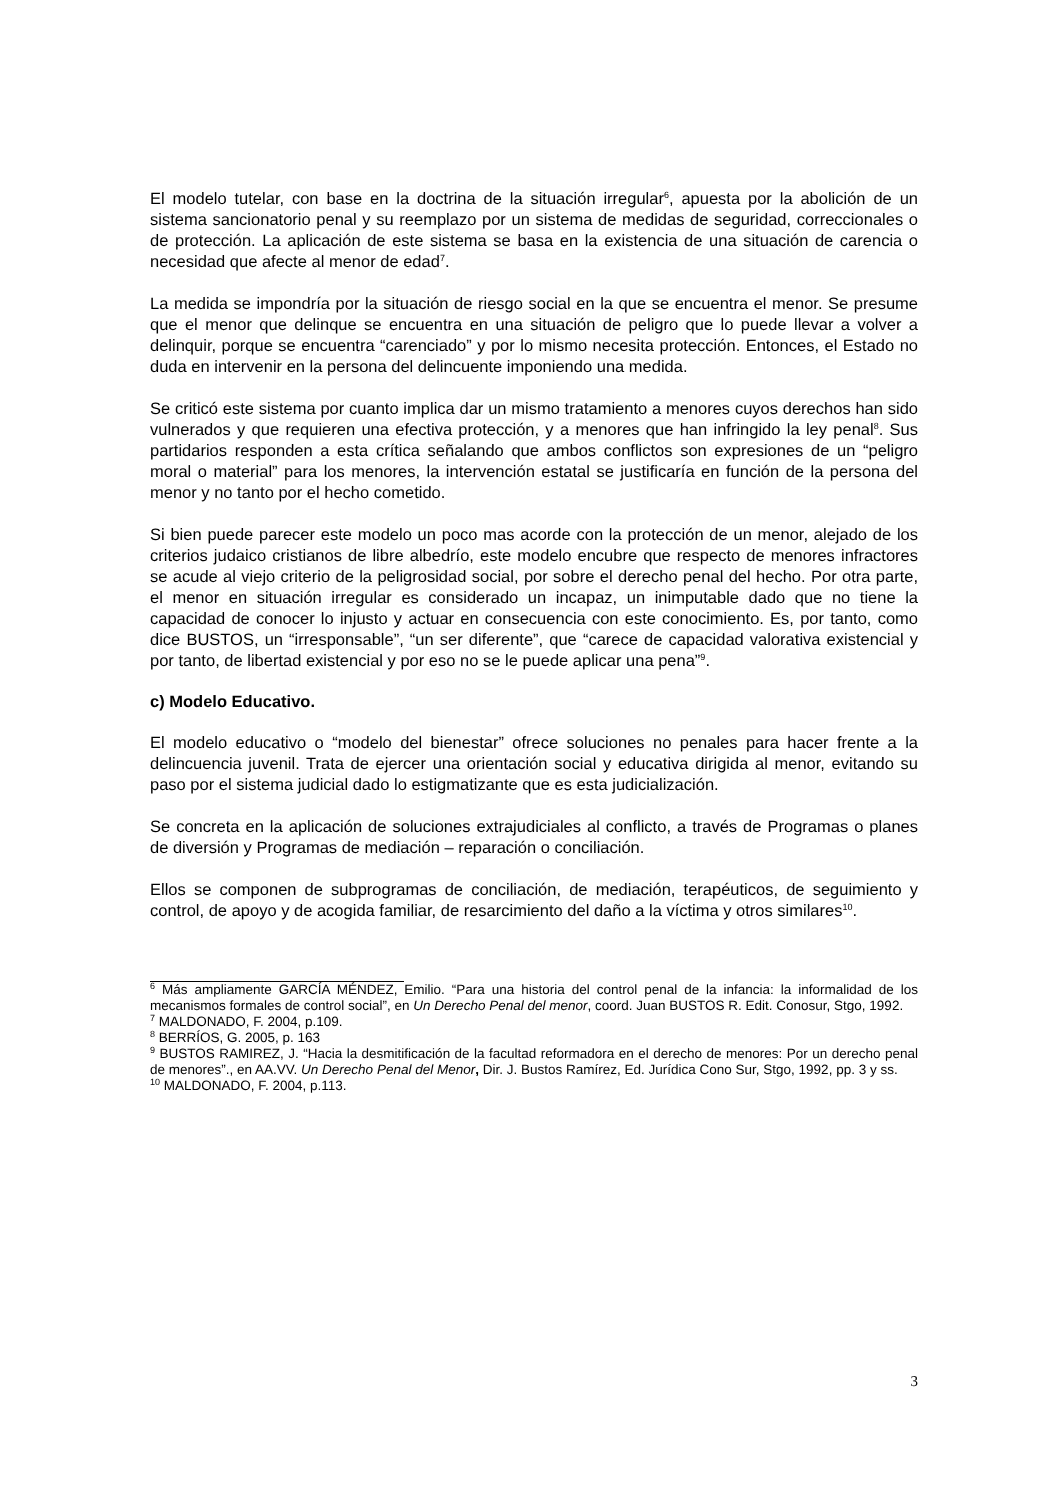El modelo tutelar, con base en la doctrina de la situación irregular<sup>6</sup>, apuesta por la abolición de un sistema sancionatorio penal y su reemplazo por un sistema de medidas de seguridad, correccionales o de protección. La aplicación de este sistema se basa en la existencia de una situación de carencia o necesidad que afecte al menor de edad<sup>7</sup>.
La medida se impondría por la situación de riesgo social en la que se encuentra el menor. Se presume que el menor que delinque se encuentra en una situación de peligro que lo puede llevar a volver a delinquir, porque se encuentra “carenciado” y por lo mismo necesita protección. Entonces, el Estado no duda en intervenir en la persona del delincuente imponiendo una medida.
Se criticó este sistema por cuanto implica dar un mismo tratamiento a menores cuyos derechos han sido vulnerados y que requieren una efectiva protección, y a menores que han infringido la ley penal<sup>8</sup>. Sus partidarios responden a esta crítica señalando que ambos conflictos son expresiones de un “peligro moral o material” para los menores, la intervención estatal se justificaría en función de la persona del menor y no tanto por el hecho cometido.
Si bien puede parecer este modelo un poco mas acorde con la protección de un menor, alejado de los criterios judaico cristianos de libre albedrío, este modelo encubre que respecto de menores infractores se acude al viejo criterio de la peligrosidad social, por sobre el derecho penal del hecho. Por otra parte, el menor en situación irregular es considerado un incapaz, un inimputable dado que no tiene la capacidad de conocer lo injusto y actuar en consecuencia con este conocimiento. Es, por tanto, como dice BUSTOS, un “irresponsable”, “un ser diferente”, que “carece de capacidad valorativa existencial y por tanto, de libertad existencial y por eso no se le puede aplicar una pena”<sup>9</sup>.
c) Modelo Educativo.
El modelo educativo o “modelo del bienestar” ofrece soluciones no penales para hacer frente a la delincuencia juvenil. Trata de ejercer una orientación social y educativa dirigida al menor, evitando su paso por el sistema judicial dado lo estigmatizante que es esta judicialización.
Se concreta en la aplicación de soluciones extrajudiciales al conflicto, a través de Programas o planes de diversión y Programas de mediación – reparación o conciliación.
Ellos se componen de subprogramas de conciliación, de mediación, terapéuticos, de seguimiento y control, de apoyo y de acogida familiar, de resarcimiento del daño a la víctima y otros similares<sup>10</sup>.
<sup>6</sup> Más ampliamente GARCÍA MÉNDEZ, Emilio. “Para una historia del control penal de la infancia: la informalidad de los mecanismos formales de control social”, en Un Derecho Penal del menor, coord. Juan BUSTOS R. Edit. Conosur, Stgo, 1992.
<sup>7</sup> MALDONADO, F. 2004, p.109.
<sup>8</sup> BERRÍOS, G. 2005, p. 163
<sup>9</sup> BUSTOS RAMIREZ, J. “Hacia la desmitificación de la facultad reformadora en el derecho de menores: Por un derecho penal de menores”., en AA.VV. Un Derecho Penal del Menor, Dir. J. Bustos Ramírez, Ed. Jurídica Cono Sur, Stgo, 1992, pp. 3 y ss.
<sup>10</sup> MALDONADO, F. 2004, p.113.
3